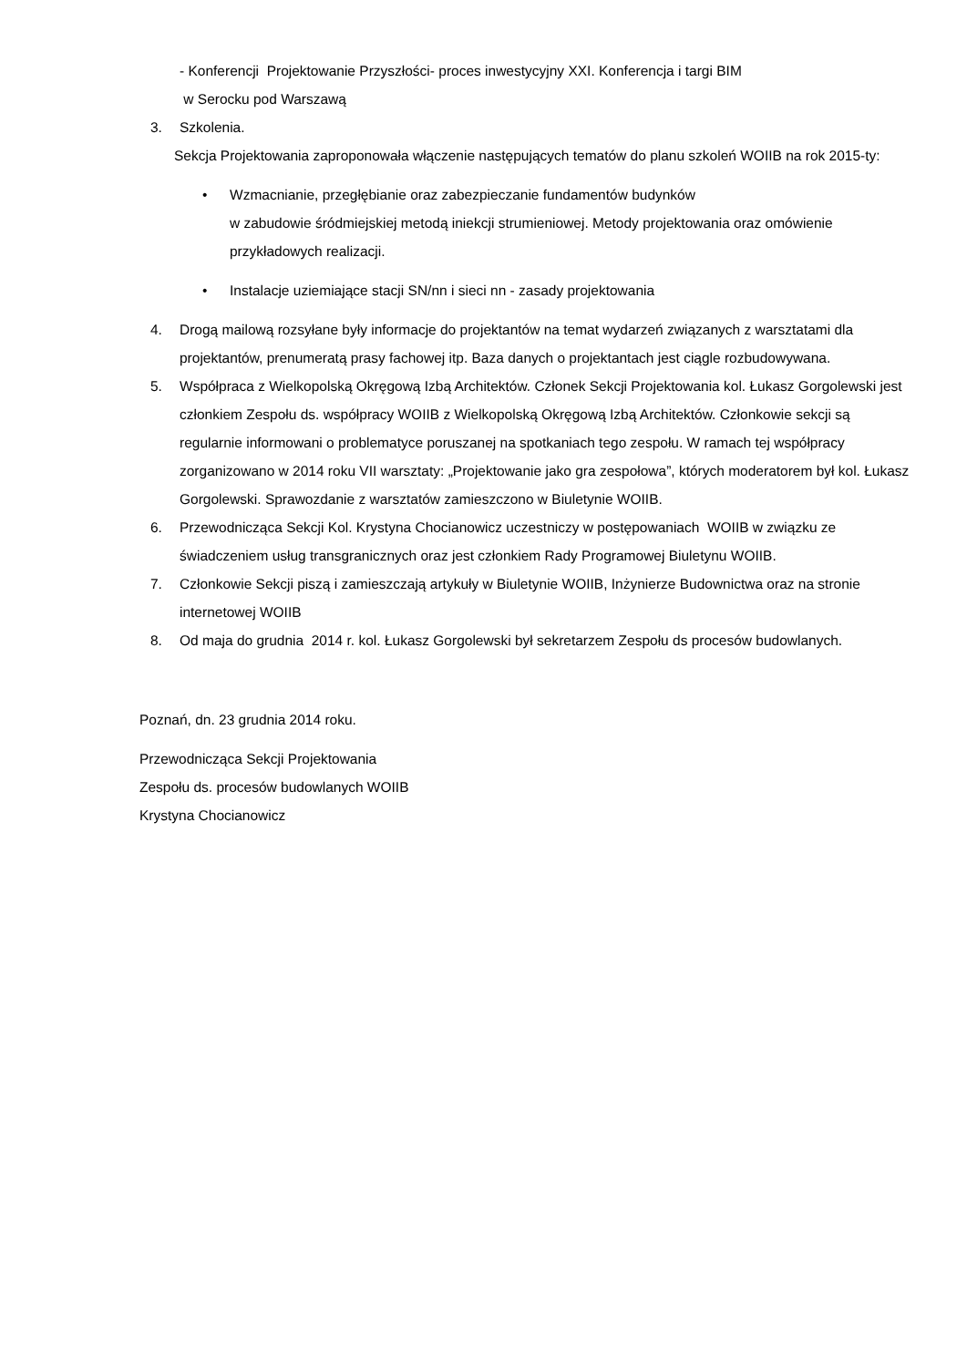- Konferencji Projektowanie Przyszłości- proces inwestycyjny XXI. Konferencja i targi BIM
w Serocku pod Warszawą
3. Szkolenia.
Sekcja Projektowania zaproponowała włączenie następujących tematów do planu szkoleń WOIIB na rok 2015-ty:
• Wzmacnianie, przegłębianie oraz zabezpieczanie fundamentów budynków
w zabudowie śródmiejskiej metodą iniekcji strumieniowej. Metody projektowania oraz omówienie przykładowych realizacji.
• Instalacje uziemiające stacji SN/nn i sieci nn - zasady projektowania
4. Drogą mailową rozsyłane były informacje do projektantów na temat wydarzeń związanych z warsztatami dla projektantów, prenumeratą prasy fachowej itp. Baza danych o projektantach jest ciągle rozbudowywana.
5. Współpraca z Wielkopolską Okręgową Izbą Architektów. Członek Sekcji Projektowania kol. Łukasz Gorgolewski jest członkiem Zespołu ds. współpracy WOIIB z Wielkopolską Okręgową Izbą Architektów. Członkowie sekcji są regularnie informowani o problematyce poruszanej na spotkaniach tego zespołu. W ramach tej współpracy zorganizowano w 2014 roku VII warsztaty: „Projektowanie jako gra zespołowa”, których moderatorem był kol. Łukasz Gorgolewski. Sprawozdanie z warsztatów zamieszczono w Biuletynie WOIIB.
6. Przewodnicząca Sekcji Kol. Krystyna Chocianowicz uczestniczy w postępowaniach WOIIB w związku ze świadczeniem usług transgranicznych oraz jest członkiem Rady Programowej Biuletynu WOIIB.
7. Członkowie Sekcji piszą i zamieszczają artykuły w Biuletynie WOIIB, Inżynierze Budownictwa oraz na stronie internetowej WOIIB
8. Od maja do grudnia 2014 r. kol. Łukasz Gorgolewski był sekretarzem Zespołu ds procesów budowlanych.
Poznań, dn. 23 grudnia 2014 roku.
Przewodnicząca Sekcji Projektowania
Zespołu ds. procesów budowlanych WOIIB
Krystyna Chocianowicz